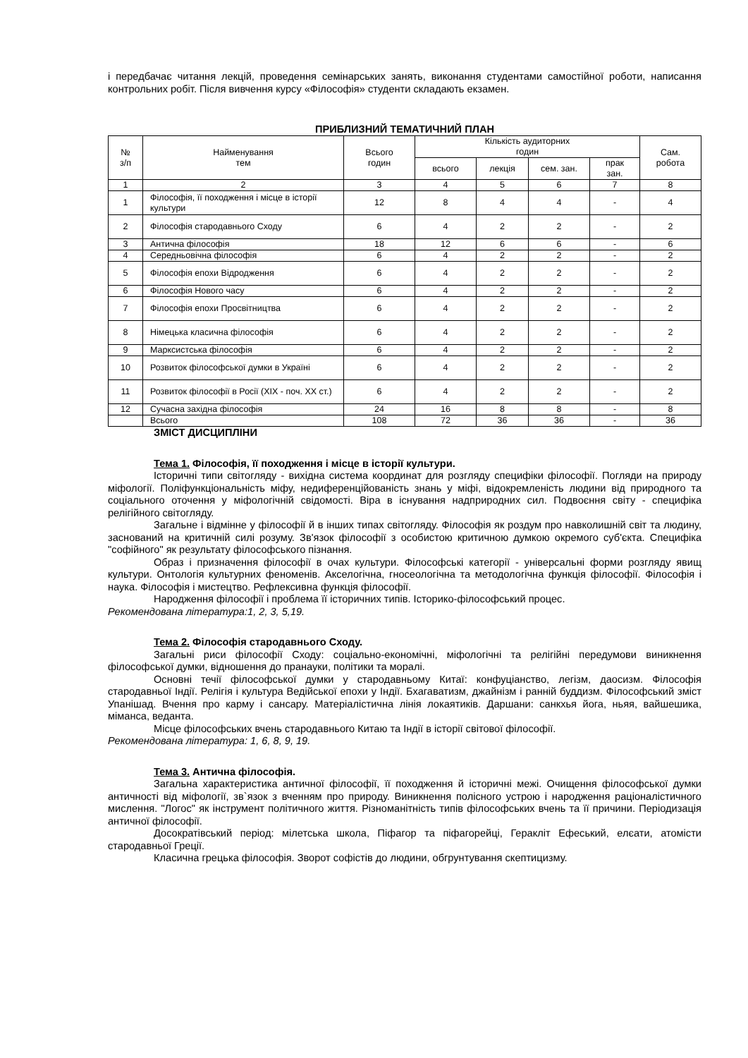і передбачає читання лекцій, проведення семінарських занять, виконання студентами самостійної роботи, написання контрольних робіт. Після вивчення курсу «Філософія» студенти складають екзамен.
ПРИБЛИЗНИЙ ТЕМАТИЧНИЙ ПЛАН
| № з/п | Найменування тем | Всього годин | Кількість аудиторних годин | | | | Сам. робота |
| --- | --- | --- | --- | --- | --- | --- | --- |
| | | | всього | лекція | сем. зан. | прак зан. | |
| 1 | 2 | 3 | 4 | 5 | 6 | 7 | 8 |
| 1 | Філософія, її походження і місце в історії культури | 12 | 8 | 4 | 4 | - | 4 |
| 2 | Філософія стародавнього Сходу | 6 | 4 | 2 | 2 | - | 2 |
| 3 | Антична філософія | 18 | 12 | 6 | 6 | - | 6 |
| 4 | Середньовічна філософія | 6 | 4 | 2 | 2 | - | 2 |
| 5 | Філософія епохи Відродження | 6 | 4 | 2 | 2 | - | 2 |
| 6 | Філософія Нового часу | 6 | 4 | 2 | 2 | - | 2 |
| 7 | Філософія епохи Просвітництва | 6 | 4 | 2 | 2 | - | 2 |
| 8 | Німецька класична філософія | 6 | 4 | 2 | 2 | - | 2 |
| 9 | Марксистська філософія | 6 | 4 | 2 | 2 | - | 2 |
| 10 | Розвиток філософської думки в Україні | 6 | 4 | 2 | 2 | - | 2 |
| 11 | Розвиток філософії в Росії (XIX - поч. XX ст.) | 6 | 4 | 2 | 2 | - | 2 |
| 12 | Сучасна західна філософія | 24 | 16 | 8 | 8 | - | 8 |
| | Всього | 108 | 72 | 36 | 36 | - | 36 |
ЗМІСТ ДИСЦИПЛІНИ
Тема 1. Філософія, її походження і місце в історії культури.
Історичні типи світогляду - вихідна система координат для розгляду специфіки філософії. Погляди на природу міфології. Поліфункціональність міфу, недиференційованість знань у міфі, відокремленість людини від природного та соціального оточення у міфологічній свідомості. Віра в існування надприродних сил. Подвоєння світу - специфіка релігійного світогляду.
Загальне і відмінне у філософії й в інших типах світогляду. Філософія як роздум про навколишній світ та людину, заснований на критичній силі розуму. Зв'язок філософії з особистою критичною думкою окремого суб'єкта. Специфіка "софійного" як результату філософського пізнання.
Образ і призначення філософії в очах культури. Філософські категорії - універсальні форми розгляду явищ культури. Онтологія культурних феноменів. Акселогічна, гносеологічна та методологічна функція філософії. Філософія і наука. Філософія і мистецтво. Рефлексивна функція філософії.
Народження філософії і проблема її історичних типів. Історико-філософський процес.
Рекомендована література:1, 2, 3, 5,19.
Тема 2. Філософія стародавнього Сходу.
Загальні риси філософії Сходу: соціально-економічні, міфологічні та релігійні передумови виникнення філософської думки, відношення до пранауки, політики та моралі.
Основні течії філософської думки у стародавньому Китаї: конфуціанство, легізм, даосизм. Філософія стародавньої Індії. Релігія і культура Ведійської епохи у Індії. Бхагаватизм, джайнізм і ранній буддизм. Філософський зміст Упанішад. Вчення про карму і сансару. Матеріалістична лінія локаятиків. Даршани: санкхья йога, ньяя, вайшешика, міманса, веданта.
Місце філософських вчень стародавнього Китаю та Індії в історії світової філософії.
Рекомендована література: 1, 6, 8, 9, 19.
Тема 3. Антична філософія.
Загальна характеристика античної філософії, її походження й історичні межі. Очищення філософської думки античності від міфології, зв`язок з вченням про природу. Виникнення полісного устрою і народження раціоналістичного мислення. "Логос" як інструмент політичного життя. Різноманітність типів філософських вчень та її причини. Періодизація античної філософії.
Досократівський період: мілетська школа, Піфагор та піфагорейці, Геракліт Ефеський, елєати, атомісти стародавньої Греції.
Класична грецька філософія. Зворот софістів до людини, обгрунтування скептицизму.